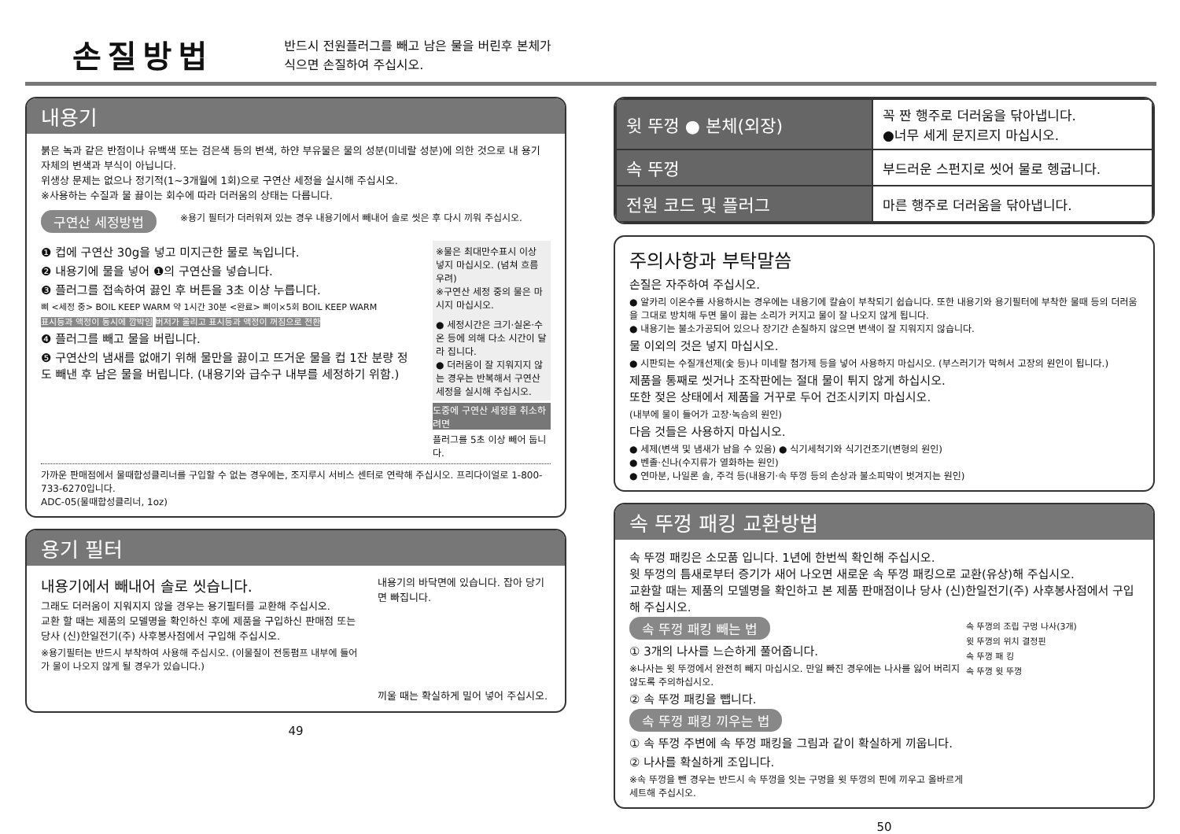손질방법
반드시 전원플러그를 빼고 남은 물을 버린후 본체가
식으면 손질하여 주십시오.
내용기
붉은 녹과 같은 반점이나 유백색 또는 검은색 등의 변색, 하얀 부유물은 물의 성분(미네랄 성분)에 의한 것으로 내 용기 자체의 변색과 부식이 아닙니다.
위생상 문제는 없으나 정기적(1~3개월에 1회)으로 구연산 세정을 실시해 주십시오.
※사용하는 수질과 물 끓이는 회수에 따라 더러움의 상태는 다릅니다.
구연산 세정방법 ※용기 필터가 더러워져 있는 경우 내용기에서 빼내어 솔로 씻은 후 다시 끼워 주십시오.
❶ 컵에 구연산 30g을 넣고 미지근한 물로 녹입니다.
❷ 내용기에 물을 넣어 ❶의 구연산을 넣습니다.
❸ 플러그를 접속하여 끓인 후 버튼을 3초 이상 누릅니다.
삐 <세정 중> BOIL KEEP WARM 약 1시간 30분 <완료> 삐이×5회 BOIL KEEP WARM
표시등과 액정이 동시에 깜박임 버저가 울리고 표시등과 액정이 꺼짐으로 전환
❹ 플러그를 빼고 물을 버립니다.
❺ 구연산의 냄새를 없애기 위해 물만을 끓이고 뜨거운 물을 컵 1잔 분량 정도 빼낸 후 남은 물을 버립니다. (내용기와 급수구 내부를 세정하기 위함.)
※물은 최대만수표시 이상 넣지 마십시오. (넘쳐 흐름 우려)
※구연산 세정 중의 물은 마시지 마십시오.
● 세정시간은 크기·실온·수온 등에 의해 다소 시간이 달라 집니다.
● 더러움이 잘 지워지지 않는 경우는 반복해서 구연산 세정을 실시해 주십시오.
도중에 구연산 세정을 취소하려면
플러그를 5초 이상 빼어 둡니다.
가까운 판매점에서 물때합성클리너를 구입할 수 없는 경우에는, 조지루시 서비스 센터로 연락해 주십시오. 프리다이얼로 1-800-733-6270입니다.
ADC-05(물때합성클리너, 1oz)
용기 필터
내용기에서 빼내어 솔로 씻습니다.
그래도 더러움이 지워지지 않을 경우는 용기필터를 교환해 주십시오.
교환 할 때는 제품의 모델명을 확인하신 후에 제품을 구입하신 판매점 또는 당사 (신)한일전기(주) 사후봉사점에서 구입해 주십시오.
※용기필터는 반드시 부착하여 사용해 주십시오. (이물질이 전동펌프 내부에 들어가 물이 나오지 않게 될 경우가 있습니다.)
내용기의 바닥면에 있습니다. 잡아 당기면 빠집니다.
끼울 때는 확실하게 밀어 넣어 주십시오.
49
| 윗 뚜껑 ● 본체(외장) | 꼭 짠 행주로 더러움을 닦아냅니다. ●너무 세게 문지르지 마십시오. |
| 속 뚜껑 | 부드러운 스펀지로 씻어 물로 헹굽니다. |
| 전원 코드 및 플러그 | 마른 행주로 더러움을 닦아냅니다. |
주의사항과 부탁말씀
손질은 자주하여 주십시오.
● 알카리 이온수를 사용하시는 경우에는 내용기에 칼슘이 부착되기 쉽습니다. 또한 내용기와 용기필터에 부착한 물때 등의 더러움을 그대로 방치해 두면 물이 끓는 소리가 커지고 물이 잘 나오지 않게 됩니다.
● 내용기는 불소가공되어 있으나 장기간 손질하지 않으면 변색이 잘 지워지지 않습니다.
물 이외의 것은 넣지 마십시오.
● 시판되는 수질개선제(숯 등)나 미네랄 첨가제 등을 넣어 사용하지 마십시오. (부스러기가 막혀서 고장의 원인이 됩니다.)
제품을 통째로 씻거나 조작판에는 절대 물이 튀지 않게 하십시오.
또한 젖은 상태에서 제품을 거꾸로 두어 건조시키지 마십시오.
(내부에 물이 들어가 고장·녹슴의 원인)
다음 것들은 사용하지 마십시오.
● 세제(변색 및 냄새가 남을 수 있음) ● 식기세척기와 식기건조기(변형의 원인)
● 벤졸·신나(수지류가 열화하는 원인)
● 연마분, 나일론 솔, 주걱 등(내용기·속 뚜껑 등의 손상과 불소피막이 벗겨지는 원인)
속 뚜껑 패킹 교환방법
속 뚜껑 패킹은 소모품 입니다. 1년에 한번씩 확인해 주십시오.
윗 뚜껑의 틈새로부터 증기가 새어 나오면 새로운 속 뚜껑 패킹으로 교환(유상)해 주십시오.
교환할 때는 제품의 모델명을 확인하고 본 제품 판매점이나 당사 (신)한일전기(주) 사후봉사점에서 구입해 주십시오.
속 뚜껑 패킹 빼는 법
① 3개의 나사를 느슨하게 풀어줍니다.
※나사는 윗 뚜껑에서 완전히 빼지 마십시오. 만일 빠진 경우에는 나사를 잃어 버리지 않도록 주의하십시오.
② 속 뚜껑 패킹을 뺍니다.
속 뚜껑 패킹 끼우는 법
① 속 뚜껑 주변에 속 뚜껑 패킹을 그림과 같이 확실하게 끼웁니다.
② 나사를 확실하게 조입니다.
※속 뚜껑을 뺀 경우는 반드시 속 뚜껑을 잇는 구멍을 윗 뚜껑의 핀에 끼우고 올바르게 세트해 주십시오.
속 뚜껑의 조립 구멍 나사(3개)
윗 뚜껑의 위치 결정핀
속 뚜껑 패 킹
속 뚜껑 윗 뚜껑
50